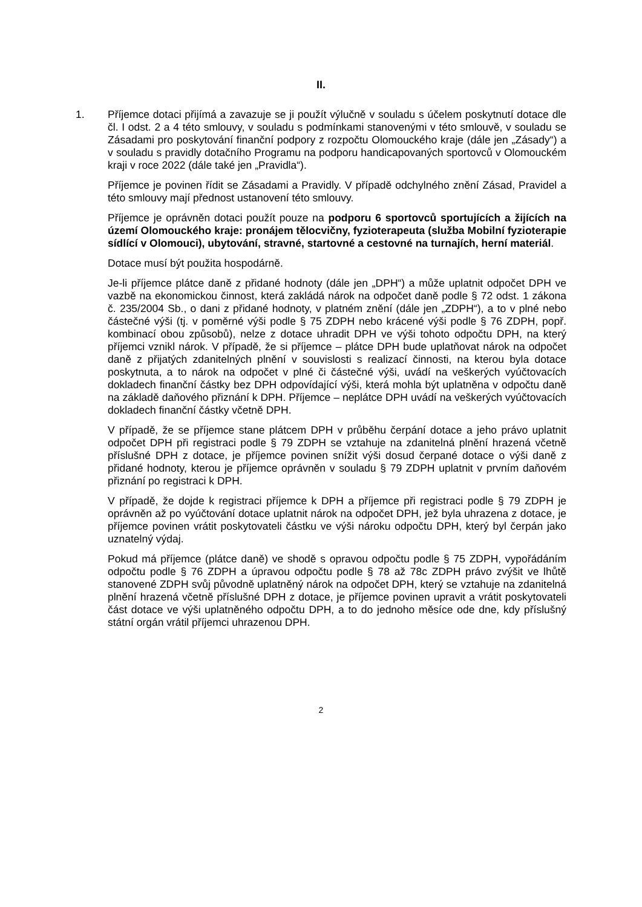II.
1. Příjemce dotaci přijímá a zavazuje se ji použít výlučně v souladu s účelem poskytnutí dotace dle čl. I odst. 2 a 4 této smlouvy, v souladu s podmínkami stanovenými v této smlouvě, v souladu se Zásadami pro poskytování finanční podpory z rozpočtu Olomouckého kraje (dále jen „Zásady“) a v souladu s pravidly dotačního Programu na podporu handicapovaných sportovců v Olomouckém kraji v roce 2022 (dále také jen „Pravidla“).
Příjemce je povinen řídit se Zásadami a Pravidly. V případě odchylného znění Zásad, Pravidel a této smlouvy mají přednost ustanovení této smlouvy.
Příjemce je oprávněn dotaci použít pouze na podporu 6 sportovců sportujících a žijících na území Olomouckého kraje: pronájem tělocvičny, fyzioterapeuta (služba Mobilní fyzioterapie sídlící v Olomouci), ubytování, stravné, startovné a cestovné na turnajích, herní materiál.
Dotace musí být použita hospodárně.
Je-li příjemce plátce daně z přidané hodnoty (dále jen „DPH“) a může uplatnit odpočet DPH ve vazbě na ekonomickou činnost, která zakládá nárok na odpočet daně podle § 72 odst. 1 zákona č. 235/2004 Sb., o dani z přidané hodnoty, v platném znění (dále jen „ZDPH“), a to v plné nebo částečné výši (tj. v poměrné výši podle § 75 ZDPH nebo krácené výši podle § 76 ZDPH, popř. kombinací obou způsobů), nelze z dotace uhradit DPH ve výši tohoto odpočtu DPH, na který příjemci vznikl nárok. V případě, že si příjemce – plátce DPH bude uplatňovat nárok na odpočet daně z přijatých zdanitelných plnění v souvislosti s realizací činnosti, na kterou byla dotace poskytnuta, a to nárok na odpočet v plné či částečné výši, uvádí na veškerých vyúčtovacích dokladech finanční částky bez DPH odpovídající výši, která mohla být uplatněna v odpočtu daně na základě daňového přiznání k DPH. Příjemce – neplátce DPH uvádí na veškerých vyúčtovacích dokladech finanční částky včetně DPH.
V případě, že se příjemce stane plátcem DPH v průběhu čerpání dotace a jeho právo uplatnit odpočet DPH při registraci podle § 79 ZDPH se vztahuje na zdanitelná plnění hrazená včetně příslušné DPH z dotace, je příjemce povinen snížit výši dosud čerpané dotace o výši daně z přidané hodnoty, kterou je příjemce oprávněn v souladu § 79 ZDPH uplatnit v prvním daňovém přiznání po registraci k DPH.
V případě, že dojde k registraci příjemce k DPH a příjemce při registraci podle § 79 ZDPH je oprávněn až po vyúčtování dotace uplatnit nárok na odpočet DPH, jež byla uhrazena z dotace, je příjemce povinen vrátit poskytovateli částku ve výši nároku odpočtu DPH, který byl čerpán jako uznatelný výdaj.
Pokud má příjemce (plátce daně) ve shodě s opravou odpočtu podle § 75 ZDPH, vypořádáním odpočtu podle § 76 ZDPH a úpravou odpočtu podle § 78 až 78c ZDPH právo zvýšit ve lhůtě stanovené ZDPH svůj původně uplatněný nárok na odpočet DPH, který se vztahuje na zdanitelná plnění hrazená včetně příslušné DPH z dotace, je příjemce povinen upravit a vrátit poskytovateli část dotace ve výši uplatněného odpočtu DPH, a to do jednoho měsíce ode dne, kdy příslušný státní orgán vrátil příjemci uhrazenou DPH.
2